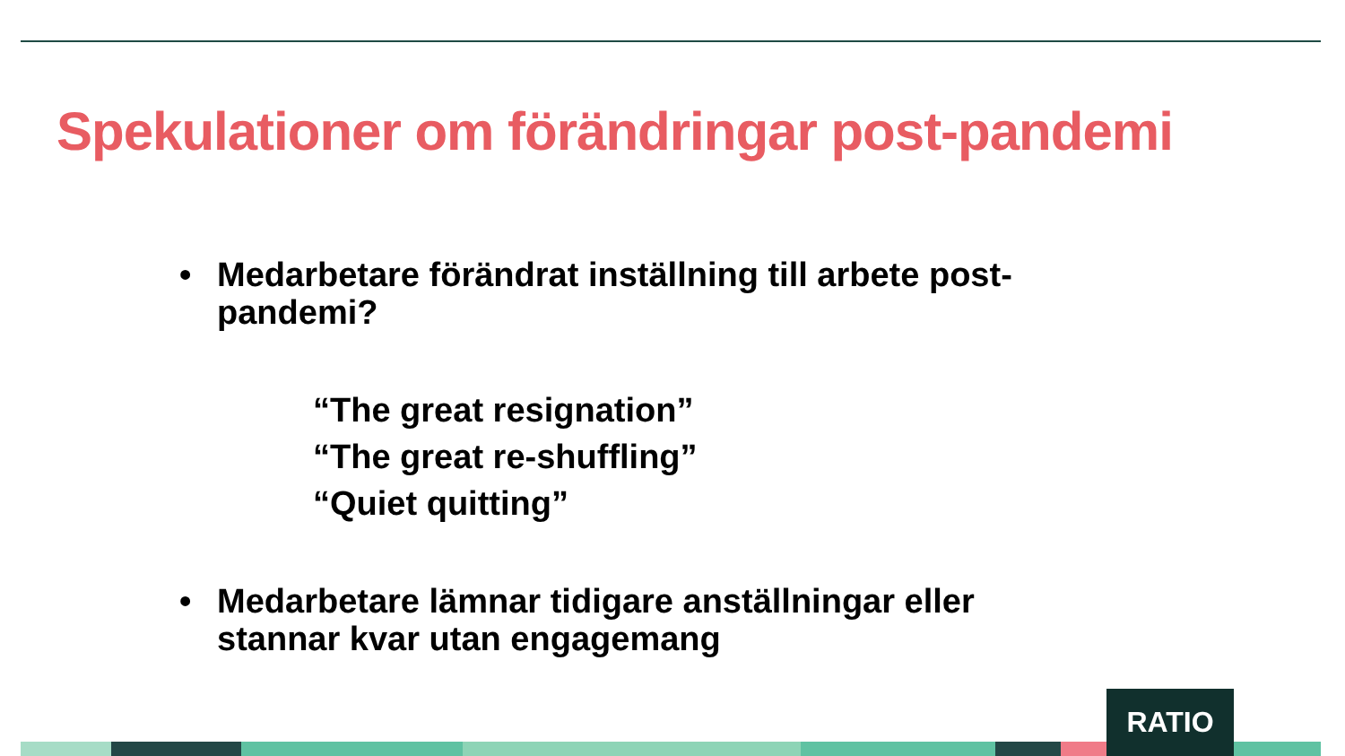Spekulationer om förändringar post-pandemi
• Medarbetare förändrat inställning till arbete post-pandemi?
“The great resignation”
“The great re-shuffling”
“Quiet quitting”
• Medarbetare lämnar tidigare anställningar eller stannar kvar utan engagemang
RATIO